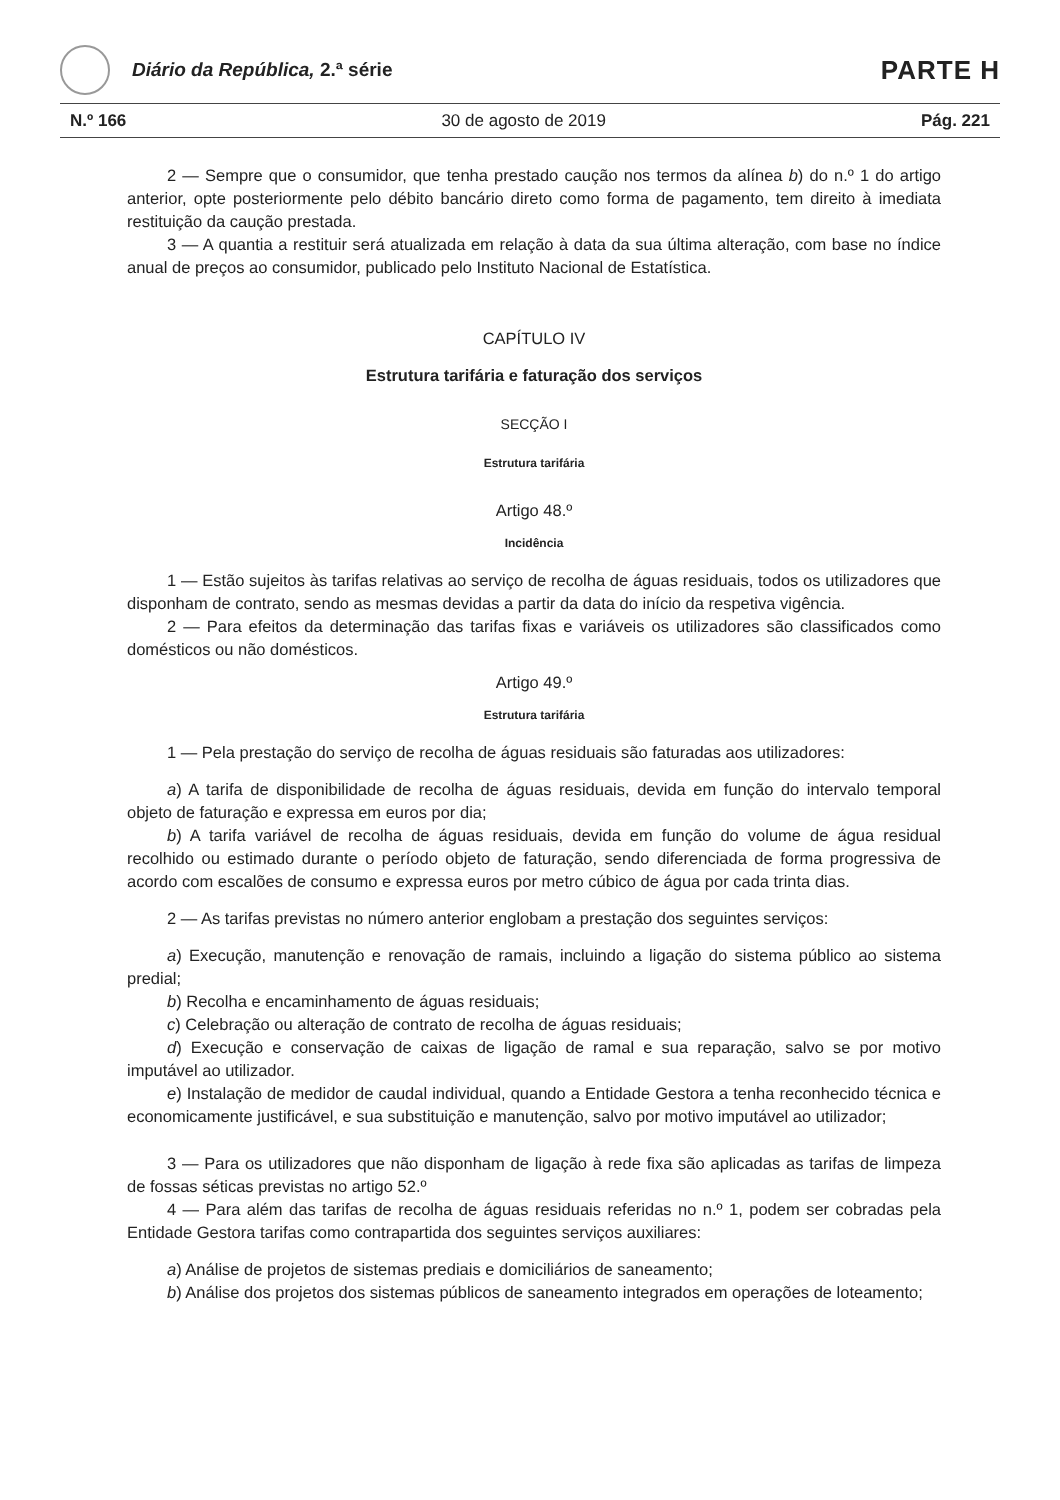Diário da República, 2.ª série
PARTE H
N.º 166 30 de agosto de 2019 Pág. 221
2 — Sempre que o consumidor, que tenha prestado caução nos termos da alínea b) do n.º 1 do artigo anterior, opte posteriormente pelo débito bancário direto como forma de pagamento, tem direito à imediata restituição da caução prestada.
3 — A quantia a restituir será atualizada em relação à data da sua última alteração, com base no índice anual de preços ao consumidor, publicado pelo Instituto Nacional de Estatística.
CAPÍTULO IV
Estrutura tarifária e faturação dos serviços
SECÇÃO I
Estrutura tarifária
Artigo 48.º
Incidência
1 — Estão sujeitos às tarifas relativas ao serviço de recolha de águas residuais, todos os utilizadores que disponham de contrato, sendo as mesmas devidas a partir da data do início da respetiva vigência.
2 — Para efeitos da determinação das tarifas fixas e variáveis os utilizadores são classificados como domésticos ou não domésticos.
Artigo 49.º
Estrutura tarifária
1 — Pela prestação do serviço de recolha de águas residuais são faturadas aos utilizadores:
a) A tarifa de disponibilidade de recolha de águas residuais, devida em função do intervalo temporal objeto de faturação e expressa em euros por dia;
b) A tarifa variável de recolha de águas residuais, devida em função do volume de água residual recolhido ou estimado durante o período objeto de faturação, sendo diferenciada de forma progressiva de acordo com escalões de consumo e expressa euros por metro cúbico de água por cada trinta dias.
2 — As tarifas previstas no número anterior englobam a prestação dos seguintes serviços:
a) Execução, manutenção e renovação de ramais, incluindo a ligação do sistema público ao sistema predial;
b) Recolha e encaminhamento de águas residuais;
c) Celebração ou alteração de contrato de recolha de águas residuais;
d) Execução e conservação de caixas de ligação de ramal e sua reparação, salvo se por motivo imputável ao utilizador.
e) Instalação de medidor de caudal individual, quando a Entidade Gestora a tenha reconhecido técnica e economicamente justificável, e sua substituição e manutenção, salvo por motivo imputável ao utilizador;
3 — Para os utilizadores que não disponham de ligação à rede fixa são aplicadas as tarifas de limpeza de fossas séticas previstas no artigo 52.º
4 — Para além das tarifas de recolha de águas residuais referidas no n.º 1, podem ser cobradas pela Entidade Gestora tarifas como contrapartida dos seguintes serviços auxiliares:
a) Análise de projetos de sistemas prediais e domiciliários de saneamento;
b) Análise dos projetos dos sistemas públicos de saneamento integrados em operações de loteamento;